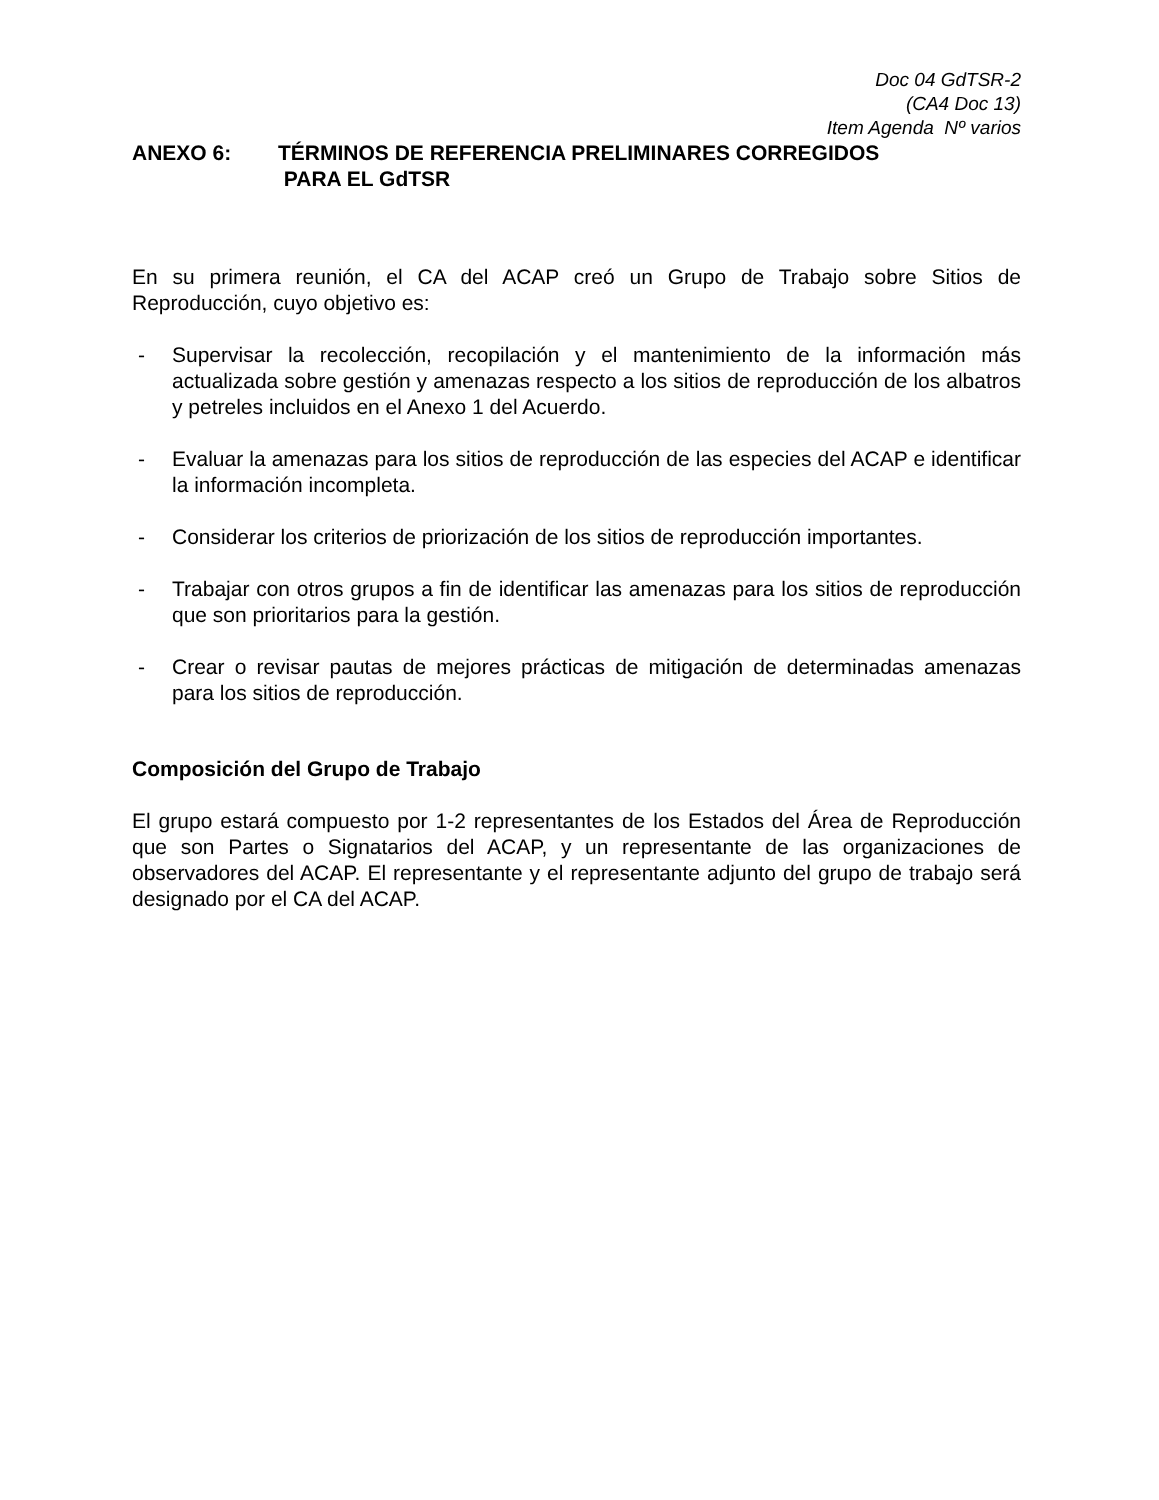Doc 04 GdTSR-2
(CA4 Doc 13)
Item Agenda Nº varios
ANEXO 6: TÉRMINOS DE REFERENCIA PRELIMINARES CORREGIDOS
PARA EL GdTSR
En su primera reunión, el CA del ACAP creó un Grupo de Trabajo sobre Sitios de Reproducción, cuyo objetivo es:
- Supervisar la recolección, recopilación y el mantenimiento de la información más actualizada sobre gestión y amenazas respecto a los sitios de reproducción de los albatros y petreles incluidos en el Anexo 1 del Acuerdo.
- Evaluar la amenazas para los sitios de reproducción de las especies del ACAP e identificar la información incompleta.
- Considerar los criterios de priorización de los sitios de reproducción importantes.
- Trabajar con otros grupos a fin de identificar las amenazas para los sitios de reproducción que son prioritarios para la gestión.
- Crear o revisar pautas de mejores prácticas de mitigación de determinadas amenazas para los sitios de reproducción.
Composición del Grupo de Trabajo
El grupo estará compuesto por 1-2 representantes de los Estados del Área de Reproducción que son Partes o Signatarios del ACAP, y un representante de las organizaciones de observadores del ACAP. El representante y el representante adjunto del grupo de trabajo será designado por el CA del ACAP.